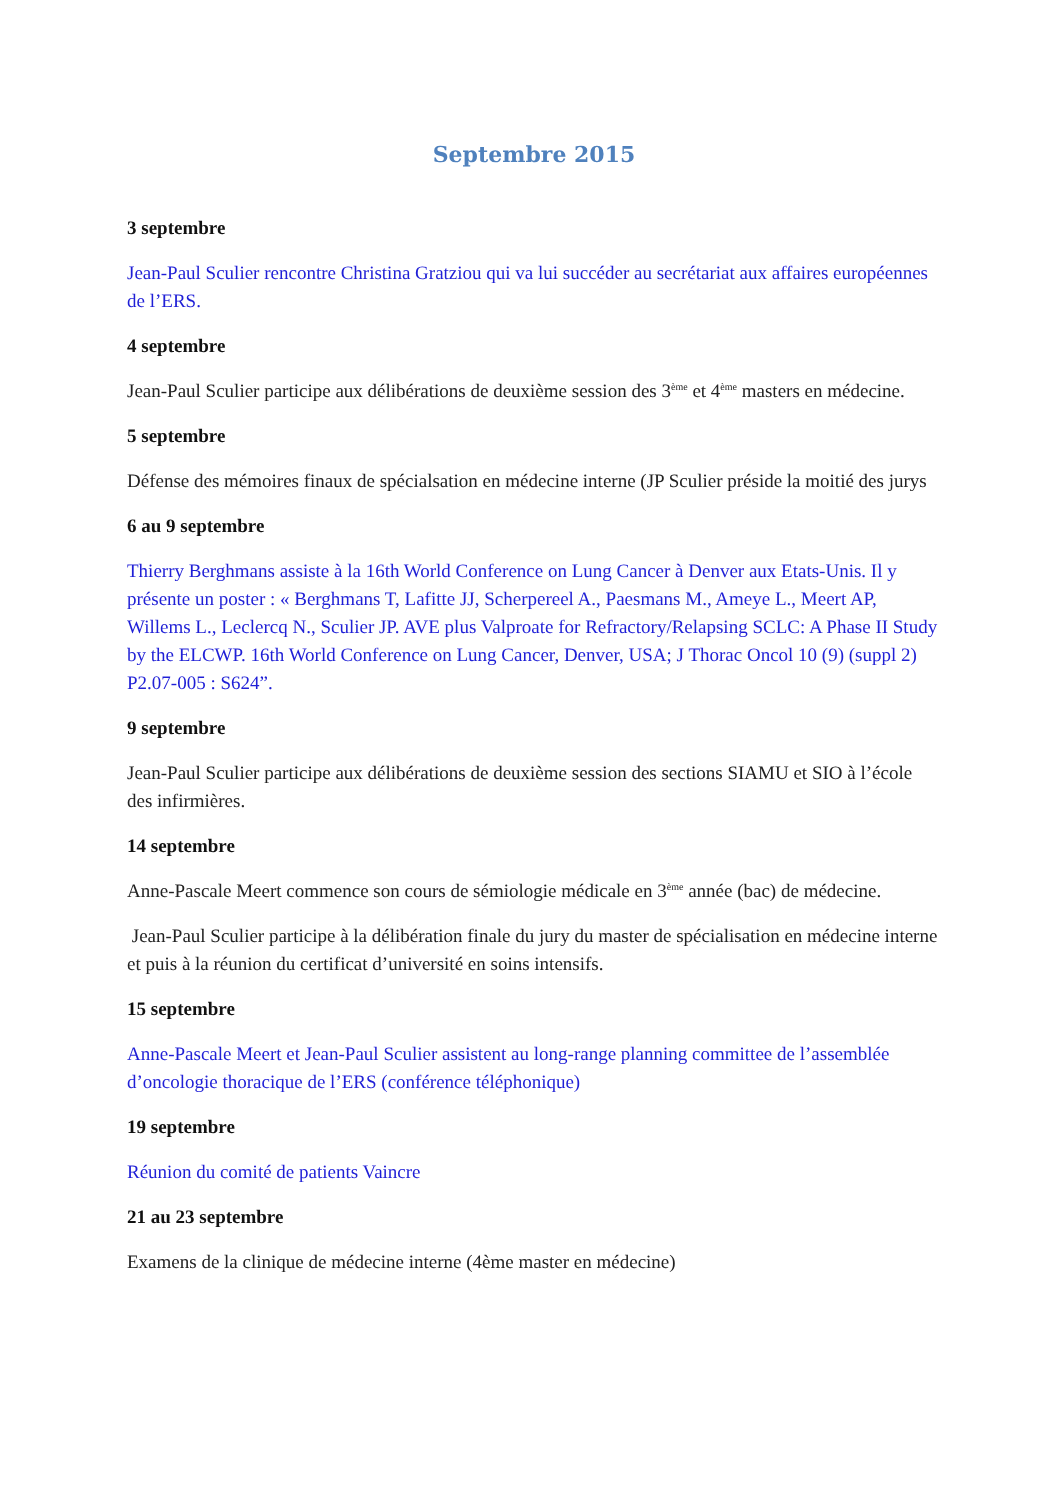Septembre 2015
3 septembre
Jean-Paul Sculier rencontre Christina Gratziou qui va lui succéder au secrétariat aux affaires européennes de l’ERS.
4 septembre
Jean-Paul Sculier participe aux délibérations de deuxième session des 3<sup>ème</sup> et 4<sup>ème</sup> masters en médecine.
5 septembre
Défense des mémoires finaux de spécialsation en médecine interne (JP Sculier préside la moitié des jurys
6 au 9 septembre
Thierry Berghmans assiste à la 16th World Conference on Lung Cancer à Denver aux Etats-Unis. Il y présente un poster : « Berghmans T, Lafitte JJ, Scherpereel A., Paesmans M., Ameye L., Meert AP, Willems L., Leclercq N., Sculier JP. AVE plus Valproate for Refractory/Relapsing SCLC: A Phase II Study by the ELCWP. 16th World Conference on Lung Cancer, Denver, USA; J Thorac Oncol 10 (9) (suppl 2) P2.07-005 : S624”.
9 septembre
Jean-Paul Sculier participe aux délibérations de deuxième session des sections SIAMU et SIO à l’école des infirmières.
14 septembre
Anne-Pascale Meert commence son cours de sémiologie médicale en 3<sup>ème</sup> année (bac) de médecine.
Jean-Paul Sculier participe à la délibération finale du jury du master de spécialisation en médecine interne et puis à la réunion du certificat d’université en soins intensifs.
15 septembre
Anne-Pascale Meert et Jean-Paul Sculier assistent au long-range planning committee de l’assemblée d’oncologie thoracique de l’ERS (conférence téléphonique)
19 septembre
Réunion du comité de patients Vaincre
21 au 23 septembre
Examens de la clinique de médecine interne (4ème master en médecine)